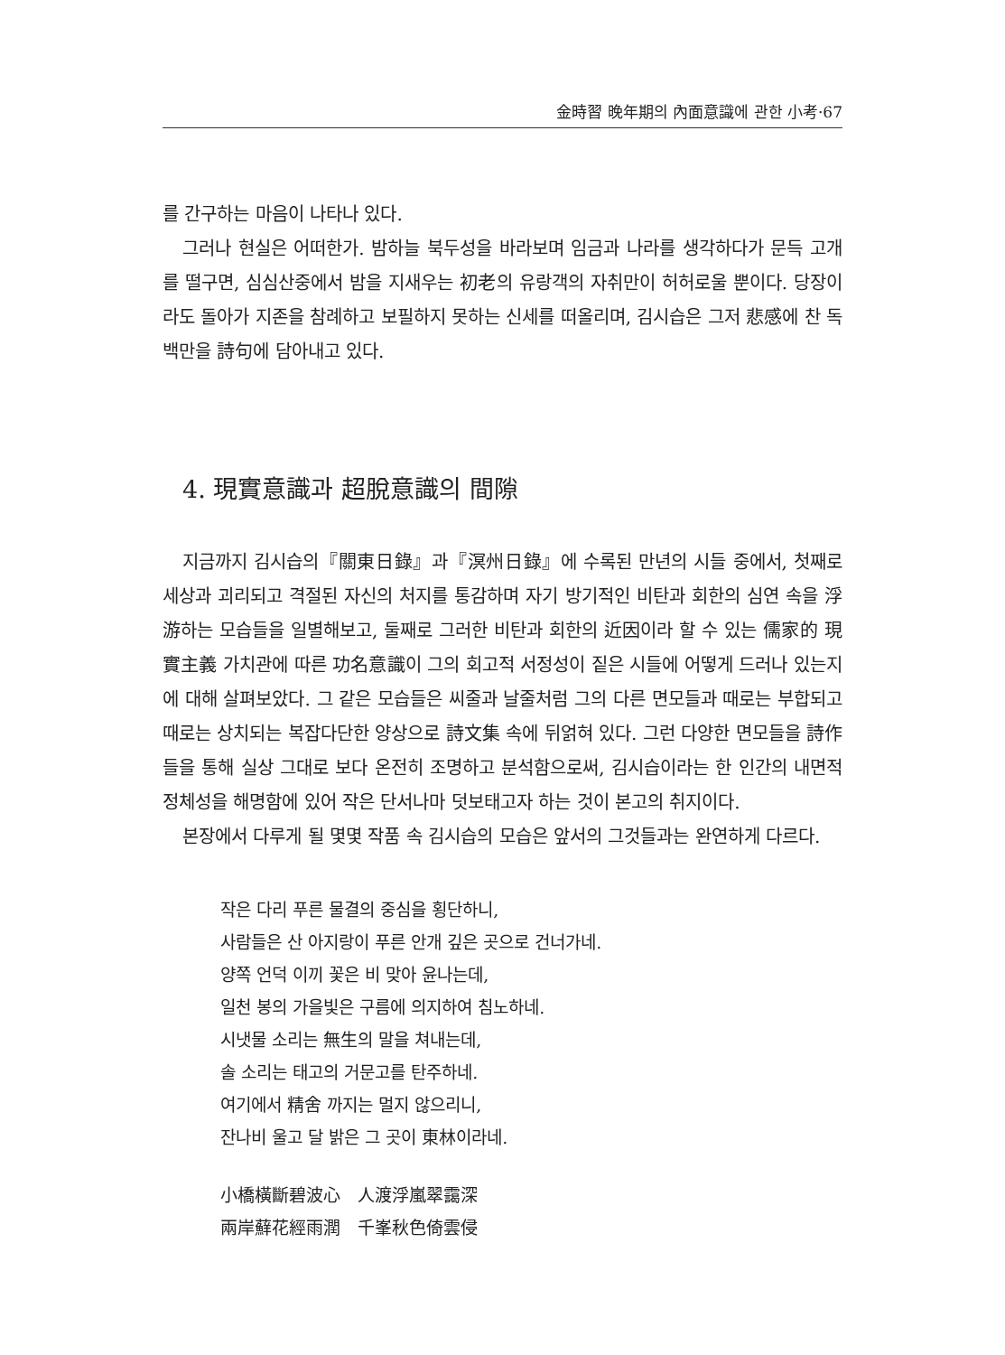金時習 晩年期의 內面意識에 관한 小考·67
를 간구하는 마음이 나타나 있다.
그러나 현실은 어떠한가. 밤하늘 북두성을 바라보며 임금과 나라를 생각하다가 문득 고개를 떨구면, 심심산중에서 밤을 지새우는 初老의 유랑객의 자취만이 허허로울 뿐이다. 당장이라도 돌아가 지존을 참례하고 보필하지 못하는 신세를 떠올리며, 김시습은 그저 悲感에 찬 독백만을 詩句에 담아내고 있다.
4. 現實意識과 超脫意識의 間隙
지금까지 김시습의『關東日錄』과『溟州日錄』에 수록된 만년의 시들 중에서, 첫째로 세상과 괴리되고 격절된 자신의 처지를 통감하며 자기 방기적인 비탄과 회한의 심연 속을 浮游하는 모습들을 일별해보고, 둘째로 그러한 비탄과 회한의 近因이라 할 수 있는 儒家的 現實主義 가치관에 따른 功名意識이 그의 회고적 서정성이 짙은 시들에 어떻게 드러나 있는지에 대해 살펴보았다. 그 같은 모습들은 씨줄과 날줄처럼 그의 다른 면모들과 때로는 부합되고 때로는 상치되는 복잡다단한 양상으로 詩文集 속에 뒤얽혀 있다. 그런 다양한 면모들을 詩作들을 통해 실상 그대로 보다 온전히 조명하고 분석함으로써, 김시습이라는 한 인간의 내면적 정체성을 해명함에 있어 작은 단서나마 덧보태고자 하는 것이 본고의 취지이다.
본장에서 다루게 될 몇몇 작품 속 김시습의 모습은 앞서의 그것들과는 완연하게 다르다.
작은 다리 푸른 물결의 중심을 횡단하니,
사람들은 산 아지랑이 푸른 안개 깊은 곳으로 건너가네.
양쪽 언덕 이끼 꽃은 비 맞아 윤나는데,
일천 봉의 가을빛은 구름에 의지하여 침노하네.
시냇물 소리는 無生의 말을 쳐내는데,
솔 소리는 태고의 거문고를 탄주하네.
여기에서 精舍 까지는 멀지 않으리니,
잔나비 울고 달 밝은 그 곳이 東林이라네.
小橋橫斷碧波心　人渡浮嵐翠靄深
兩岸蘚花經雨潤　千峯秋色倚雲侵